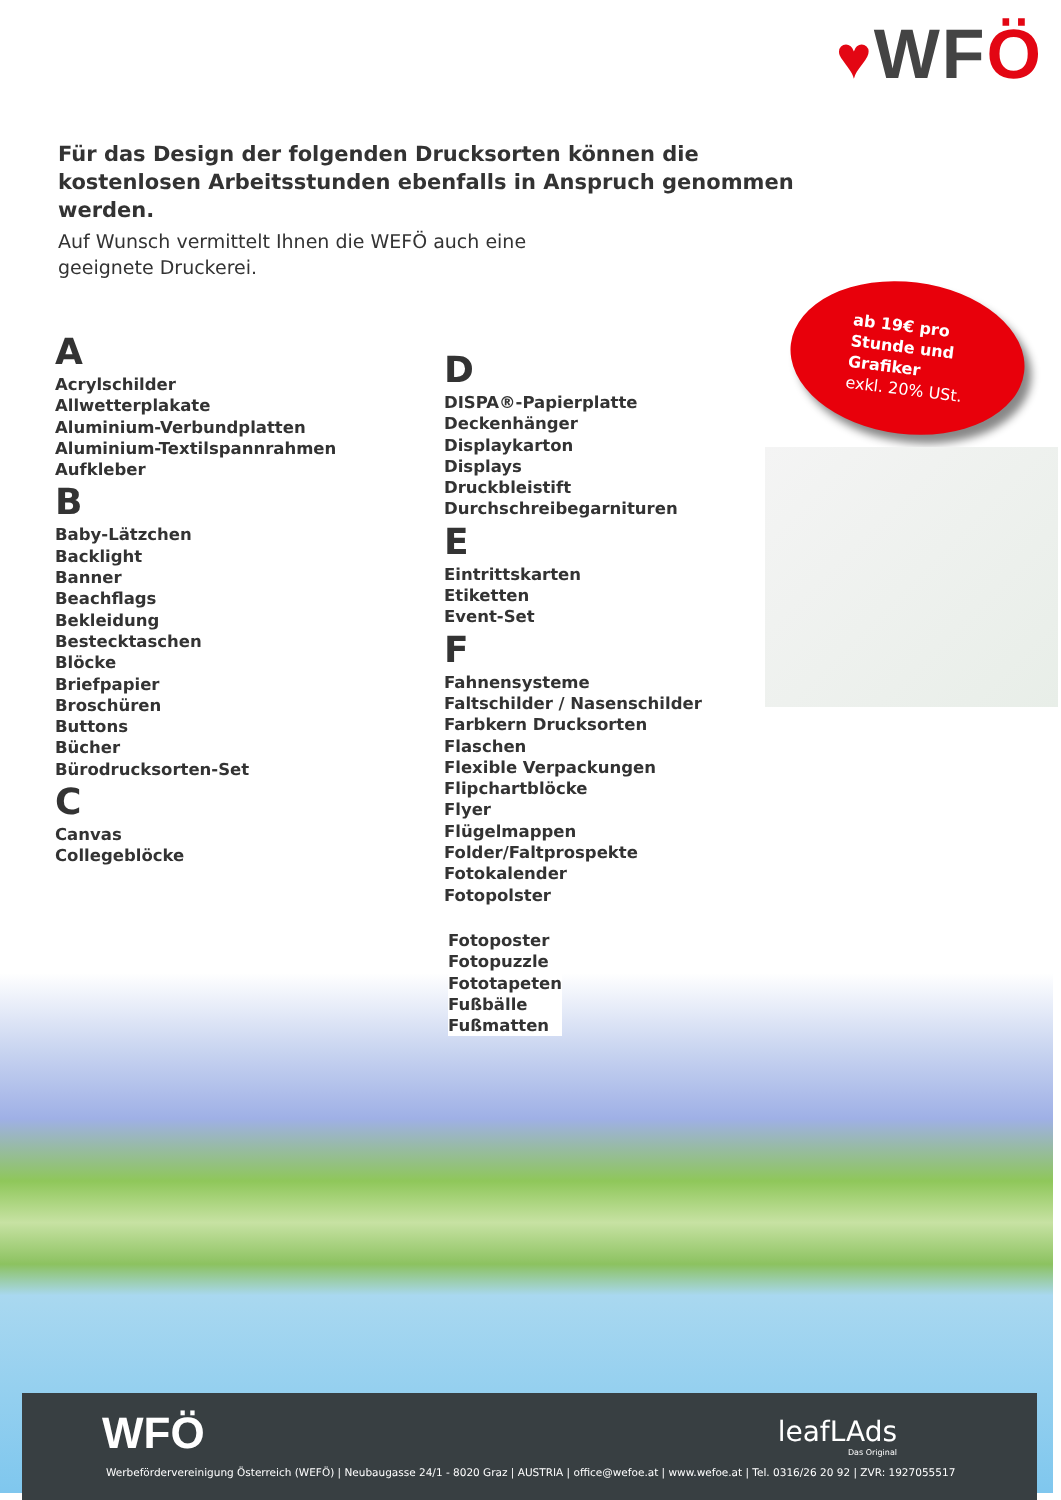♥WFÖ
Für das Design der folgenden Drucksorten können die kostenlosen Arbeitsstunden ebenfalls in Anspruch genommen werden.
Auf Wunsch vermittelt Ihnen die WEFÖ auch eine geeignete Druckerei.
A
Acrylschilder
Allwetterplakate
Aluminium-Verbundplatten
Aluminium-Textilspannrahmen
Aufkleber
B
Baby-Lätzchen
Backlight
Banner
Beachflags
Bekleidung
Bestecktaschen
Blöcke
Briefpapier
Broschüren
Buttons
Bücher
Bürodrucksorten-Set
C
Canvas
Collegeblöcke
D
DISPA®-Papierplatte
Deckenhänger
Displaykarton
Displays
Druckbleistift
Durchschreibegarnituren
E
Eintrittskarten
Etiketten
Event-Set
F
Fahnensysteme
Faltschilder / Nasenschilder
Farbkern Drucksorten
Flaschen
Flexible Verpackungen
Flipchartblöcke
Flyer
Flügelmappen
Folder/Faltprospekte
Fotokalender
Fotopolster
ab 19€ pro
Stunde und
Grafiker
exkl. 20% USt.
Fotoposter
Fotopuzzle
Fototapeten
Fußbälle
Fußmatten
WFÖ leafLAds
Das Original
Werbefördervereinigung Österreich (WEFÖ) | Neubaugasse 24/1 - 8020 Graz | AUSTRIA | office@wefoe.at | www.wefoe.at | Tel. 0316/26 20 92 | ZVR: 1927055517